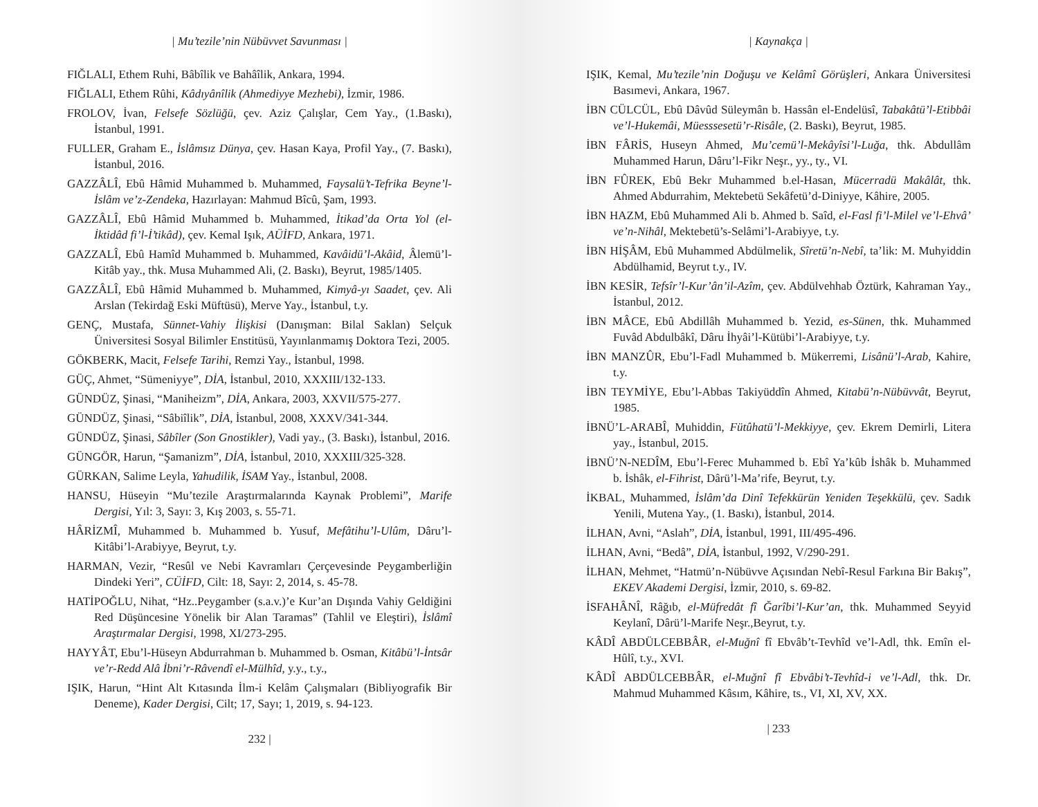| Mu’tezile’nin Nübüvvet Savunması |
FIĞLALI, Ethem Ruhi, Bâbîlik ve Bahâîlik, Ankara, 1994.
FIĞLALI, Ethem Rûhi, Kâdıyânîlik (Ahmediyye Mezhebi), İzmir, 1986.
FROLOV, İvan, Felsefe Sözlüğü, çev. Aziz Çalışlar, Cem Yay., (1.Baskı), İstanbul, 1991.
FULLER, Graham E., İslâmsız Dünya, çev. Hasan Kaya, Profil Yay., (7. Baskı), İstanbul, 2016.
GAZZÂLÎ, Ebû Hâmid Muhammed b. Muhammed, Faysalü’t-Tefrika Beyne’l-İslâm ve’z-Zendeka, Hazırlayan: Mahmud Bîcû, Şam, 1993.
GAZZÂLÎ, Ebû Hâmid Muhammed b. Muhammed, İtikad’da Orta Yol (el-İktidâd fi’l-İ’tikâd), çev. Kemal Işık, AÜİFD, Ankara, 1971.
GAZZALÎ, Ebû Hamîd Muhammed b. Muhammed, Kavâidü’l-Akâid, Âlemü’l-Kitâb yay., thk. Musa Muhammed Ali, (2. Baskı), Beyrut, 1985/1405.
GAZZÂLÎ, Ebû Hâmid Muhammed b. Muhammed, Kimyâ-yı Saadet, çev. Ali Arslan (Tekirdağ Eski Müftüsü), Merve Yay., İstanbul, t.y.
GENÇ, Mustafa, Sünnet-Vahiy İlişkisi (Danışman: Bilal Saklan) Selçuk Üniversitesi Sosyal Bilimler Enstitüsü, Yayınlanmamış Doktora Tezi, 2005.
GÖKBERK, Macit, Felsefe Tarihi, Remzi Yay., İstanbul, 1998.
GÜÇ, Ahmet, “Sümeniyye”, DİA, İstanbul, 2010, XXXIII/132-133.
GÜNDÜZ, Şinasi, “Maniheizm”, DİA, Ankara, 2003, XXVII/575-277.
GÜNDÜZ, Şinasi, “Sâbiîlik”, DİA, İstanbul, 2008, XXXV/341-344.
GÜNDÜZ, Şinasi, Sâbîler (Son Gnostikler), Vadi yay., (3. Baskı), İstanbul, 2016.
GÜNGÖR, Harun, “Şamanizm”, DİA, İstanbul, 2010, XXXIII/325-328.
GÜRKAN, Salime Leyla, Yahudilik, İSAM Yay., İstanbul, 2008.
HANSU, Hüseyin “Mu’tezile Araştırmalarında Kaynak Problemi”, Marife Dergisi, Yıl: 3, Sayı: 3, Kış 2003, s. 55-71.
HÂRİZMÎ, Muhammed b. Muhammed b. Yusuf, Mefâtihu’l-Ulûm, Dâru’l-Kitâbi’l-Arabiyye, Beyrut, t.y.
HARMAN, Vezir, “Resûl ve Nebi Kavramları Çerçevesinde Peygamberliğin Dindeki Yeri”, CÜİFD, Cilt: 18, Sayı: 2, 2014, s. 45-78.
HATİPOĞLU, Nihat, “Hz..Peygamber (s.a.v.)’e Kur’an Dışında Vahiy Geldiğini Red Düşüncesine Yönelik bir Alan Taramas” (Tahlil ve Eleştiri), İslâmî Araştırmalar Dergisi, 1998, XI/273-295.
HAYYÂT, Ebu’l-Hüseyn Abdurrahman b. Muhammed b. Osman, Kitâbü’l-İntsâr ve’r-Redd Alâ İbni’r-Râvendî el-Mülhîd, y.y., t.y.,
IŞIK, Harun, “Hint Alt Kıtasında İlm-i Kelâm Çalışmaları (Bibliyografik Bir Deneme), Kader Dergisi, Cilt; 17, Sayı; 1, 2019, s. 94-123.
232 |
| Kaynakça |
IŞIK, Kemal, Mu’tezile’nin Doğuşu ve Kelâmî Görüşleri, Ankara Üniversitesi Basımevi, Ankara, 1967.
İBN CÜLCÜL, Ebû Dâvûd Süleymân b. Hassân el-Endelüsî, Tabakâtü’l-Etibbâi ve’l-Hukemâi, Müesssesetü’r-Risâle, (2. Baskı), Beyrut, 1985.
İBN FÂRİS, Huseyn Ahmed, Mu’cemü’l-Mekâyîsi’l-Luğa, thk. Abdullâm Muhammed Harun, Dâru’l-Fikr Neşr., yy., ty., VI.
İBN FÛREK, Ebû Bekr Muhammed b.el-Hasan, Mücerradü Makâlât, thk. Ahmed Abdurrahim, Mektebetü Sekâfetü’d-Diniyye, Kâhire, 2005.
İBN HAZM, Ebû Muhammed Ali b. Ahmed b. Saîd, el-Fasl fi’l-Milel ve’l-Ehvâ’ ve’n-Nihâl, Mektebetü’s-Selâmi’l-Arabiyye, t.y.
İBN HİŞÂM, Ebû Muhammed Abdülmelik, Sîretü’n-Nebî, ta’lik: M. Muhyiddin Abdülhamid, Beyrut t.y., IV.
İBN KESİR, Tefsîr’l-Kur’ân’il-Azîm, çev. Abdülvehhab Öztürk, Kahraman Yay., İstanbul, 2012.
İBN MÂCE, Ebû Abdillâh Muhammed b. Yezid, es-Sünen, thk. Muhammed Fuvâd Abdulbâkî, Dâru İhyâi’l-Kütübi’l-Arabiyye, t.y.
İBN MANZÛR, Ebu’l-Fadl Muhammed b. Mükerremi, Lisânü’l-Arab, Kahire, t.y.
İBN TEYMİYE, Ebu’l-Abbas Takiyüddîn Ahmed, Kitabü’n-Nübüvvât, Beyrut, 1985.
İBNÜ’L-ARABÎ, Muhiddin, Fütûhatü’l-Mekkiyye, çev. Ekrem Demirli, Litera yay., İstanbul, 2015.
İBNÜ’N-NEDÎM, Ebu’l-Ferec Muhammed b. Ebî Ya’kûb İshâk b. Muhammed b. İshâk, el-Fihrist, Dârü’l-Ma’rife, Beyrut, t.y.
İKBAL, Muhammed, İslâm’da Dinî Tefekkürün Yeniden Teşekkülü, çev. Sadık Yenili, Mutena Yay., (1. Baskı), İstanbul, 2014.
İLHAN, Avni, “Aslah”, DİA, İstanbul, 1991, III/495-496.
İLHAN, Avni, “Bedâ”, DİA, İstanbul, 1992, V/290-291.
İLHAN, Mehmet, “Hatmü’n-Nübüvve Açısından Nebî-Resul Farkına Bir Bakış”, EKEV Akademi Dergisi, İzmir, 2010, s. 69-82.
İSFAHÂNÎ, Râğıb, el-Müfredât fî Ğarîbi’l-Kur’an, thk. Muhammed Seyyid Keylanî, Dârü’l-Marife Neşr.,Beyrut, t.y.
KÂDÎ ABDÜLCEBBÂR, el-Muğnî fî Ebvâb’t-Tevhîd ve’l-Adl, thk. Emîn el-Hûlî, t.y., XVI.
KÂDÎ ABDÜLCEBBÂR, el-Muğnî fî Ebvâbi’t-Tevhîd-i ve’l-Adl, thk. Dr. Mahmud Muhammed Kâsım, Kâhire, ts., VI, XI, XV, XX.
| 233